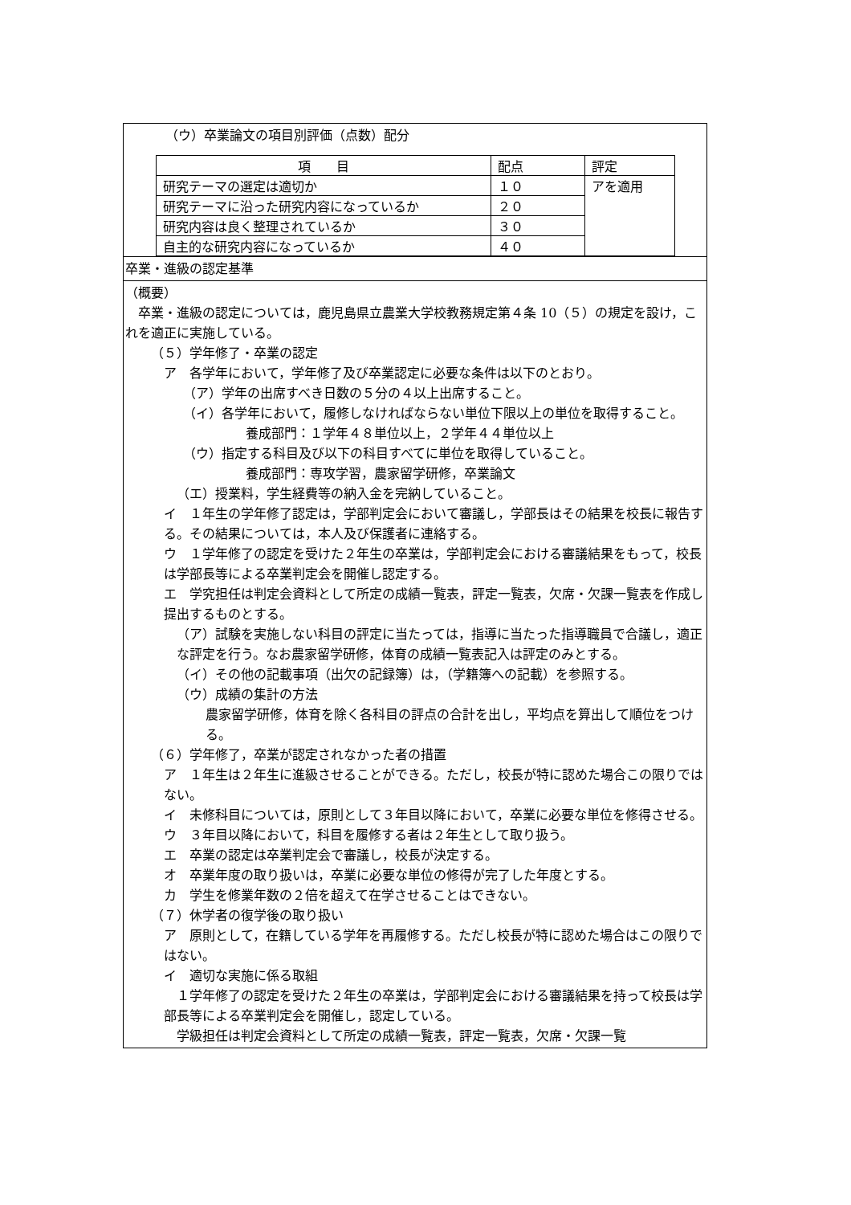（ウ）卒業論文の項目別評価（点数）配分
| 項 目 | 配点 | 評定 |
| 研究テーマの選定は適切か | １０ | アを適用 |
| 研究テーマに沿った研究内容になっているか | ２０ | |
| 研究内容は良く整理されているか | ３０ | |
| 自主的な研究内容になっているか | ４０ | |
卒業・進級の認定基準
（概要）
　卒業・進級の認定については，鹿児島県立農業大学校教務規定第４条 10（５）の規定を設け，これを適正に実施している。
（５）学年修了・卒業の認定
ア　各学年において，学年修了及び卒業認定に必要な条件は以下のとおり。
（ア）学年の出席すべき日数の５分の４以上出席すること。
（イ）各学年において，履修しなければならない単位下限以上の単位を取得すること。
養成部門：１学年４８単位以上，２学年４４単位以上
（ウ）指定する科目及び以下の科目すべてに単位を取得していること。
養成部門：専攻学習，農家留学研修，卒業論文
（エ）授業料，学生経費等の納入金を完納していること。
イ　１年生の学年修了認定は，学部判定会において審議し，学部長はその結果を校長に報告する。その結果については，本人及び保護者に連絡する。
ウ　１学年修了の認定を受けた２年生の卒業は，学部判定会における審議結果をもって，校長は学部長等による卒業判定会を開催し認定する。
エ　学究担任は判定会資料として所定の成績一覧表，評定一覧表，欠席・欠課一覧表を作成し提出するものとする。
（ア）試験を実施しない科目の評定に当たっては，指導に当たった指導職員で合議し，適正な評定を行う。なお農家留学研修，体育の成績一覧表記入は評定のみとする。
（イ）その他の記載事項（出欠の記録簿）は，（学籍簿への記載）を参照する。
（ウ）成績の集計の方法
農家留学研修，体育を除く各科目の評点の合計を出し，平均点を算出して順位をつける。
（６）学年修了，卒業が認定されなかった者の措置
ア　１年生は２年生に進級させることができる。ただし，校長が特に認めた場合この限りではない。
イ　未修科目については，原則として３年目以降において，卒業に必要な単位を修得させる。
ウ　３年目以降において，科目を履修する者は２年生として取り扱う。
エ　卒業の認定は卒業判定会で審議し，校長が決定する。
オ　卒業年度の取り扱いは，卒業に必要な単位の修得が完了した年度とする。
カ　学生を修業年数の２倍を超えて在学させることはできない。
（７）休学者の復学後の取り扱い
ア　原則として，在籍している学年を再履修する。ただし校長が特に認めた場合はこの限りではない。
イ　適切な実施に係る取組
　１学年修了の認定を受けた２年生の卒業は，学部判定会における審議結果を持って校長は学部長等による卒業判定会を開催し，認定している。
　学級担任は判定会資料として所定の成績一覧表，評定一覧表，欠席・欠課一覧